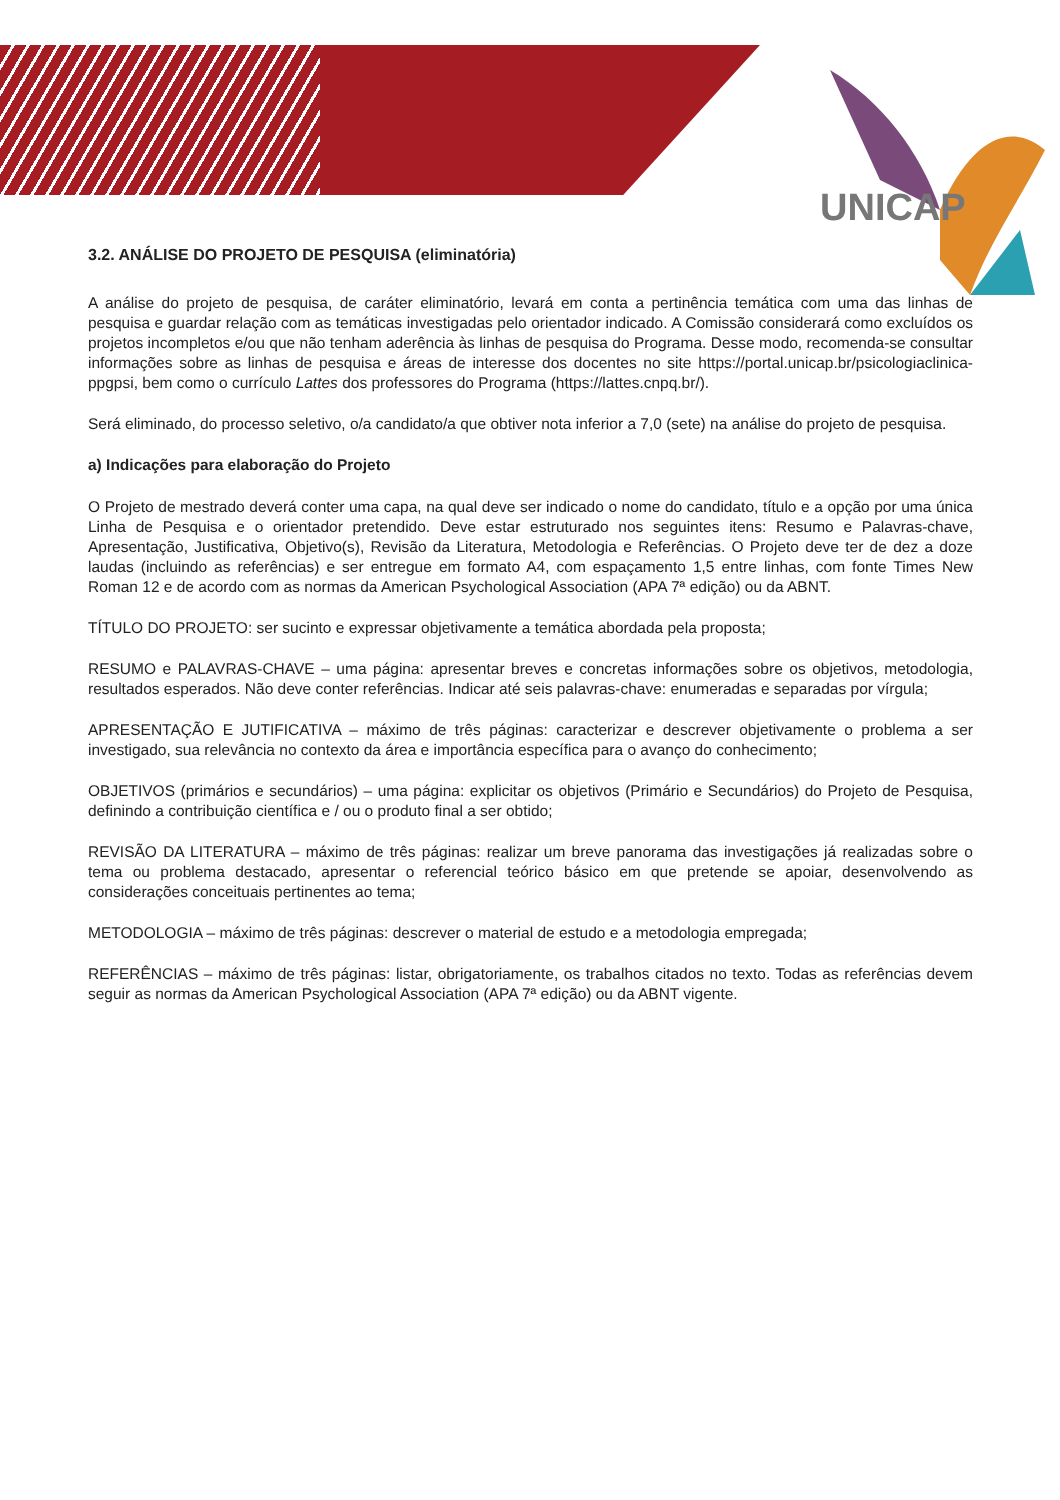UNICAP
3.2. ANÁLISE DO PROJETO DE PESQUISA (eliminatória)
A análise do projeto de pesquisa, de caráter eliminatório, levará em conta a pertinência temática com uma das linhas de pesquisa e guardar relação com as temáticas investigadas pelo orientador indicado. A Comissão considerará como excluídos os projetos incompletos e/ou que não tenham aderência às linhas de pesquisa do Programa. Desse modo, recomenda-se consultar informações sobre as linhas de pesquisa e áreas de interesse dos docentes no site https://portal.unicap.br/psicologiaclinica-ppgpsi, bem como o currículo Lattes dos professores do Programa (https://lattes.cnpq.br/).
Será eliminado, do processo seletivo, o/a candidato/a que obtiver nota inferior a 7,0 (sete) na análise do projeto de pesquisa.
a) Indicações para elaboração do Projeto
O Projeto de mestrado deverá conter uma capa, na qual deve ser indicado o nome do candidato, título e a opção por uma única Linha de Pesquisa e o orientador pretendido. Deve estar estruturado nos seguintes itens: Resumo e Palavras-chave, Apresentação, Justificativa, Objetivo(s), Revisão da Literatura, Metodologia e Referências. O Projeto deve ter de dez a doze laudas (incluindo as referências) e ser entregue em formato A4, com espaçamento 1,5 entre linhas, com fonte Times New Roman 12 e de acordo com as normas da American Psychological Association (APA 7ª edição) ou da ABNT.
TÍTULO DO PROJETO: ser sucinto e expressar objetivamente a temática abordada pela proposta;
RESUMO e PALAVRAS-CHAVE – uma página: apresentar breves e concretas informações sobre os objetivos, metodologia, resultados esperados. Não deve conter referências. Indicar até seis palavras-chave: enumeradas e separadas por vírgula;
APRESENTAÇÃO E JUTIFICATIVA – máximo de três páginas: caracterizar e descrever objetivamente o problema a ser investigado, sua relevância no contexto da área e importância específica para o avanço do conhecimento;
OBJETIVOS (primários e secundários) – uma página: explicitar os objetivos (Primário e Secundários) do Projeto de Pesquisa, definindo a contribuição científica e / ou o produto final a ser obtido;
REVISÃO DA LITERATURA – máximo de três páginas: realizar um breve panorama das investigações já realizadas sobre o tema ou problema destacado, apresentar o referencial teórico básico em que pretende se apoiar, desenvolvendo as considerações conceituais pertinentes ao tema;
METODOLOGIA – máximo de três páginas: descrever o material de estudo e a metodologia empregada;
REFERÊNCIAS – máximo de três páginas: listar, obrigatoriamente, os trabalhos citados no texto. Todas as referências devem seguir as normas da American Psychological Association (APA 7ª edição) ou da ABNT vigente.